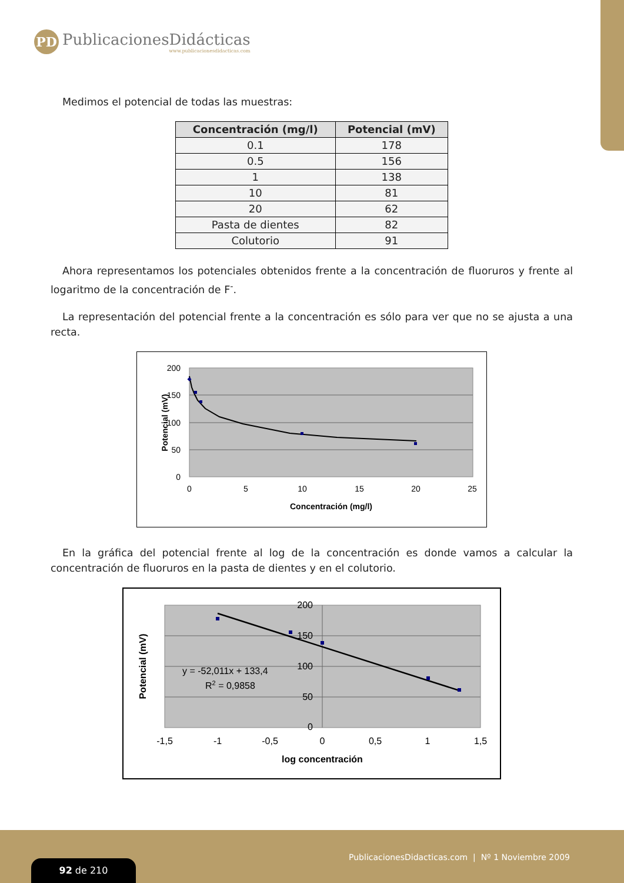PD
PublicacionesDidácticas
www.publicacionesdidacticas.com
Medimos el potencial de todas las muestras:
| Concentración (mg/l) | Potencial (mV) |
| --- | --- |
| 0.1 | 178 |
| 0.5 | 156 |
| 1 | 138 |
| 10 | 81 |
| 20 | 62 |
| Pasta de dientes | 82 |
| Colutorio | 91 |
Ahora representamos los potenciales obtenidos frente a la concentración de fluoruros y frente al logaritmo de la concentración de F<sup>-</sup>.
La representación del potencial frente a la concentración es sólo para ver que no se ajusta a una recta.
200
150
100
50
0
0
5
10
15
20
25
Concentración (mg/l)
Potencial (mV)
En la gráfica del potencial frente al log de la concentración es donde vamos a calcular la concentración de fluoruros en la pasta de dientes y en el colutorio.
200
150
100
50
0
-1,5
-1
-0,5
0
0,5
1
1,5
log concentración
y = -52,011x + 133,4
R2 = 0,9858
Potencial (mV)
PublicacionesDidacticas.com | Nº 1 Noviembre 2009
92 de 210